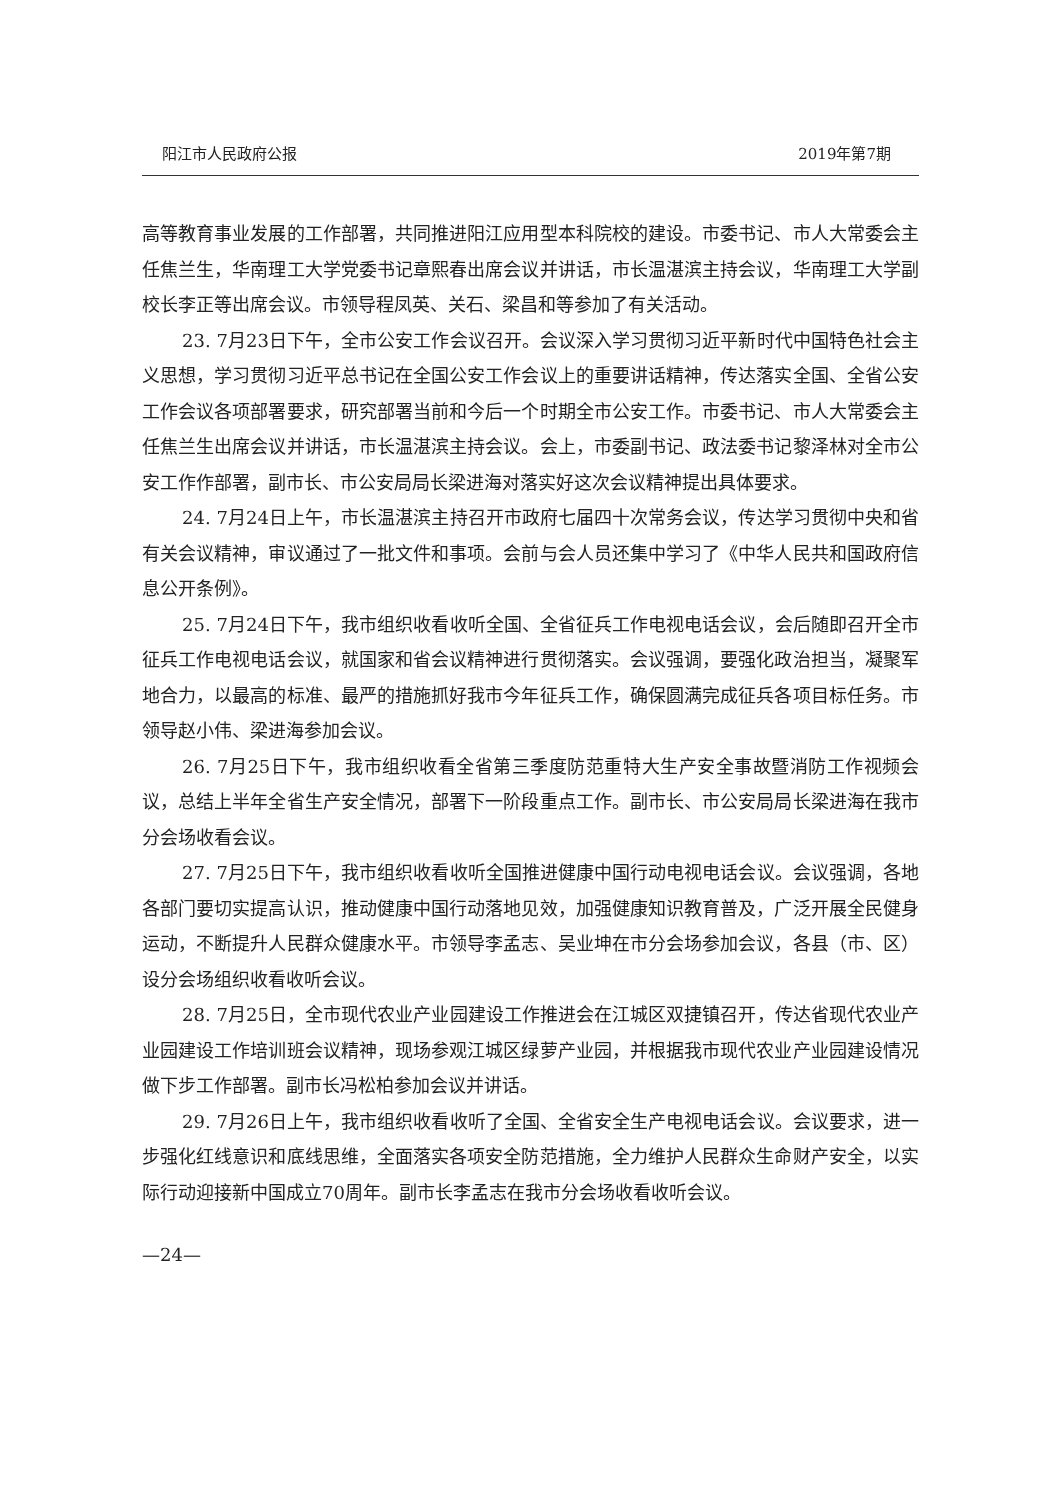阳江市人民政府公报 2019年第7期
高等教育事业发展的工作部署，共同推进阳江应用型本科院校的建设。市委书记、市人大常委会主任焦兰生，华南理工大学党委书记章熙春出席会议并讲话，市长温湛滨主持会议，华南理工大学副校长李正等出席会议。市领导程凤英、关石、梁昌和等参加了有关活动。
23. 7月23日下午，全市公安工作会议召开。会议深入学习贯彻习近平新时代中国特色社会主义思想，学习贯彻习近平总书记在全国公安工作会议上的重要讲话精神，传达落实全国、全省公安工作会议各项部署要求，研究部署当前和今后一个时期全市公安工作。市委书记、市人大常委会主任焦兰生出席会议并讲话，市长温湛滨主持会议。会上，市委副书记、政法委书记黎泽林对全市公安工作作部署，副市长、市公安局局长梁进海对落实好这次会议精神提出具体要求。
24. 7月24日上午，市长温湛滨主持召开市政府七届四十次常务会议，传达学习贯彻中央和省有关会议精神，审议通过了一批文件和事项。会前与会人员还集中学习了《中华人民共和国政府信息公开条例》。
25. 7月24日下午，我市组织收看收听全国、全省征兵工作电视电话会议，会后随即召开全市征兵工作电视电话会议，就国家和省会议精神进行贯彻落实。会议强调，要强化政治担当，凝聚军地合力，以最高的标准、最严的措施抓好我市今年征兵工作，确保圆满完成征兵各项目标任务。市领导赵小伟、梁进海参加会议。
26. 7月25日下午，我市组织收看全省第三季度防范重特大生产安全事故暨消防工作视频会议，总结上半年全省生产安全情况，部署下一阶段重点工作。副市长、市公安局局长梁进海在我市分会场收看会议。
27. 7月25日下午，我市组织收看收听全国推进健康中国行动电视电话会议。会议强调，各地各部门要切实提高认识，推动健康中国行动落地见效，加强健康知识教育普及，广泛开展全民健身运动，不断提升人民群众健康水平。市领导李孟志、吴业坤在市分会场参加会议，各县（市、区）设分会场组织收看收听会议。
28. 7月25日，全市现代农业产业园建设工作推进会在江城区双捷镇召开，传达省现代农业产业园建设工作培训班会议精神，现场参观江城区绿萝产业园，并根据我市现代农业产业园建设情况做下步工作部署。副市长冯松柏参加会议并讲话。
29. 7月26日上午，我市组织收看收听了全国、全省安全生产电视电话会议。会议要求，进一步强化红线意识和底线思维，全面落实各项安全防范措施，全力维护人民群众生命财产安全，以实际行动迎接新中国成立70周年。副市长李孟志在我市分会场收看收听会议。
—24—